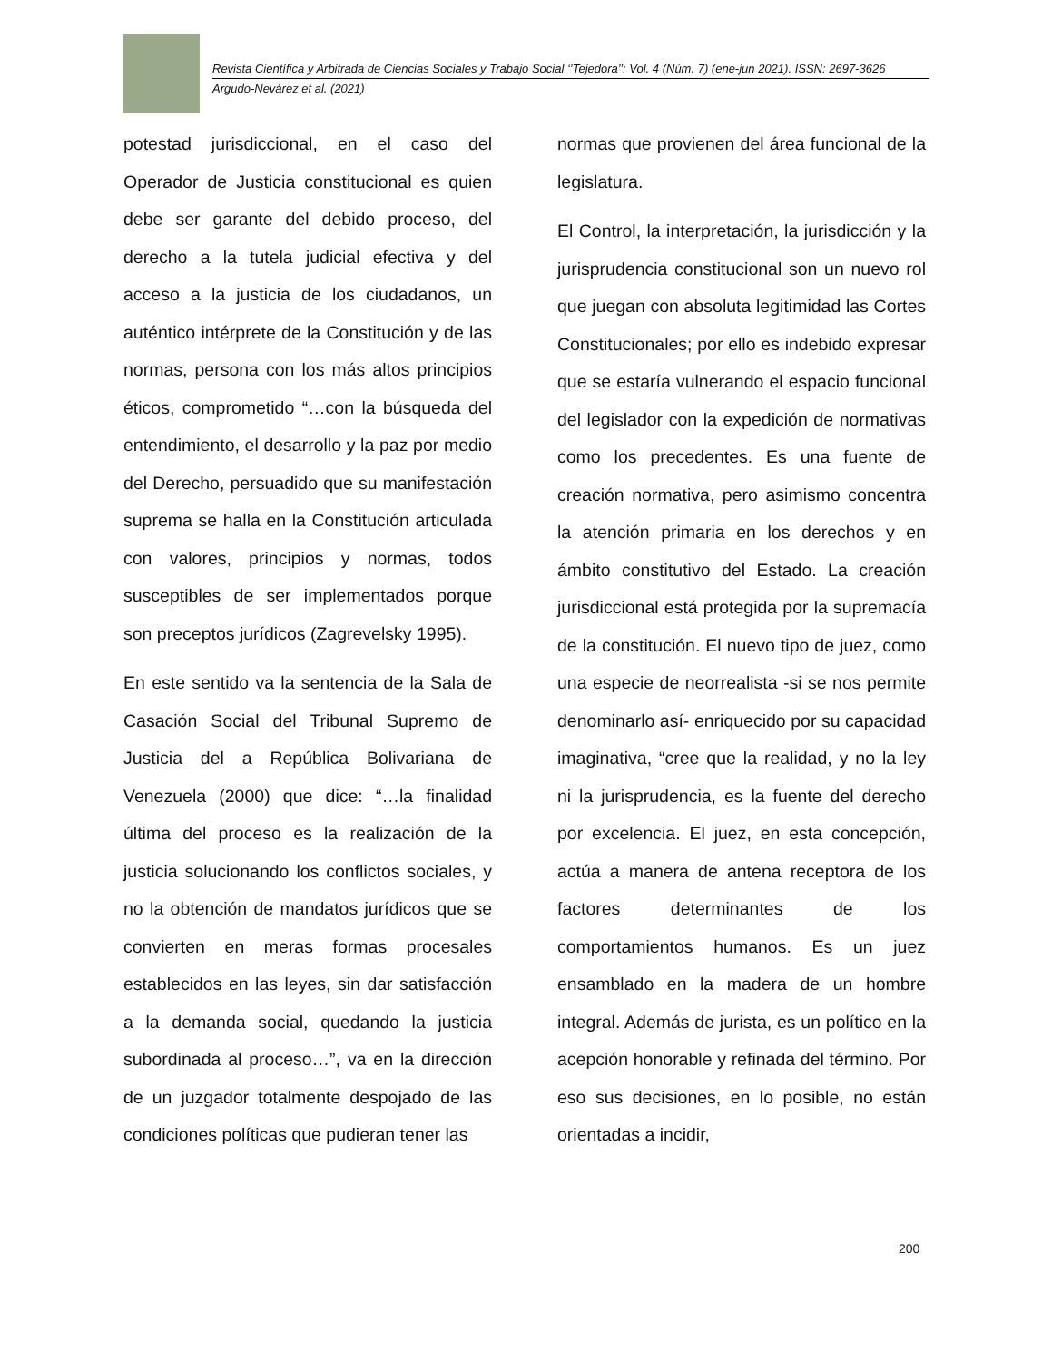Revista Científica y Arbitrada de Ciencias Sociales y Trabajo Social ‘’Tejedora’’: Vol. 4 (Núm. 7) (ene-jun 2021). ISSN: 2697-3626
Argudo-Nevárez et al. (2021)
potestad jurisdiccional, en el caso del Operador de Justicia constitucional es quien debe ser garante del debido proceso, del derecho a la tutela judicial efectiva y del acceso a la justicia de los ciudadanos, un auténtico intérprete de la Constitución y de las normas, persona con los más altos principios éticos, comprometido “…con la búsqueda del entendimiento, el desarrollo y la paz por medio del Derecho, persuadido que su manifestación suprema se halla en la Constitución articulada con valores, principios y normas, todos susceptibles de ser implementados porque son preceptos jurídicos (Zagrevelsky 1995).
En este sentido va la sentencia de la Sala de Casación Social del Tribunal Supremo de Justicia del a República Bolivariana de Venezuela (2000) que dice: “…la finalidad última del proceso es la realización de la justicia solucionando los conflictos sociales, y no la obtención de mandatos jurídicos que se convierten en meras formas procesales establecidos en las leyes, sin dar satisfacción a la demanda social, quedando la justicia subordinada al proceso…”, va en la dirección de un juzgador totalmente despojado de las condiciones políticas que pudieran tener las
normas que provienen del área funcional de la legislatura.
El Control, la interpretación, la jurisdicción y la jurisprudencia constitucional son un nuevo rol que juegan con absoluta legitimidad las Cortes Constitucionales; por ello es indebido expresar que se estaría vulnerando el espacio funcional del legislador con la expedición de normativas como los precedentes. Es una fuente de creación normativa, pero asimismo concentra la atención primaria en los derechos y en ámbito constitutivo del Estado. La creación jurisdiccional está protegida por la supremacía de la constitución. El nuevo tipo de juez, como una especie de neorrealista -si se nos permite denominarlo así- enriquecido por su capacidad imaginativa, “cree que la realidad, y no la ley ni la jurisprudencia, es la fuente del derecho por excelencia. El juez, en esta concepción, actúa a manera de antena receptora de los factores determinantes de los comportamientos humanos. Es un juez ensamblado en la madera de un hombre integral. Además de jurista, es un político en la acepción honorable y refinada del término. Por eso sus decisiones, en lo posible, no están orientadas a incidir,
200